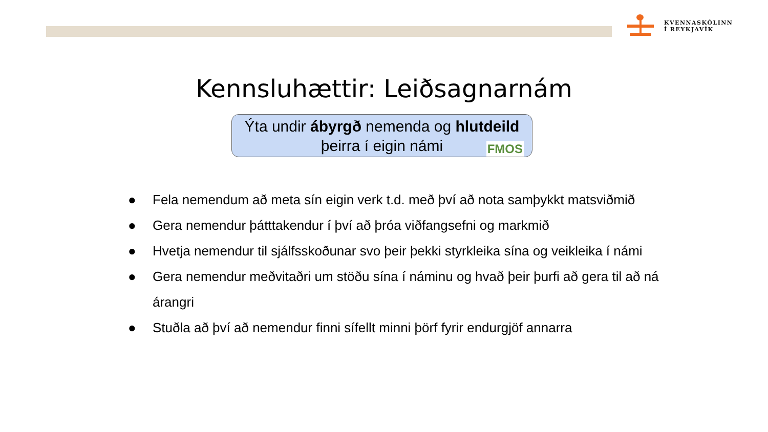KVENNASKÓLINN
Í REYKJAVÍK
Kennsluhættir: Leiðsagnarnám
Ýta undir ábyrgð nemenda og hlutdeild
þeirra í eigin námi
FMOS
● Fela nemendum að meta sín eigin verk t.d. með því að nota samþykkt matsviðmið
● Gera nemendur þátttakendur í því að þróa viðfangsefni og markmið
● Hvetja nemendur til sjálfsskoðunar svo þeir þekki styrkleika sína og veikleika í námi
● Gera nemendur meðvitaðri um stöðu sína í náminu og hvað þeir þurfi að gera til að ná árangri
● Stuðla að því að nemendur finni sífellt minni þörf fyrir endurgjöf annarra